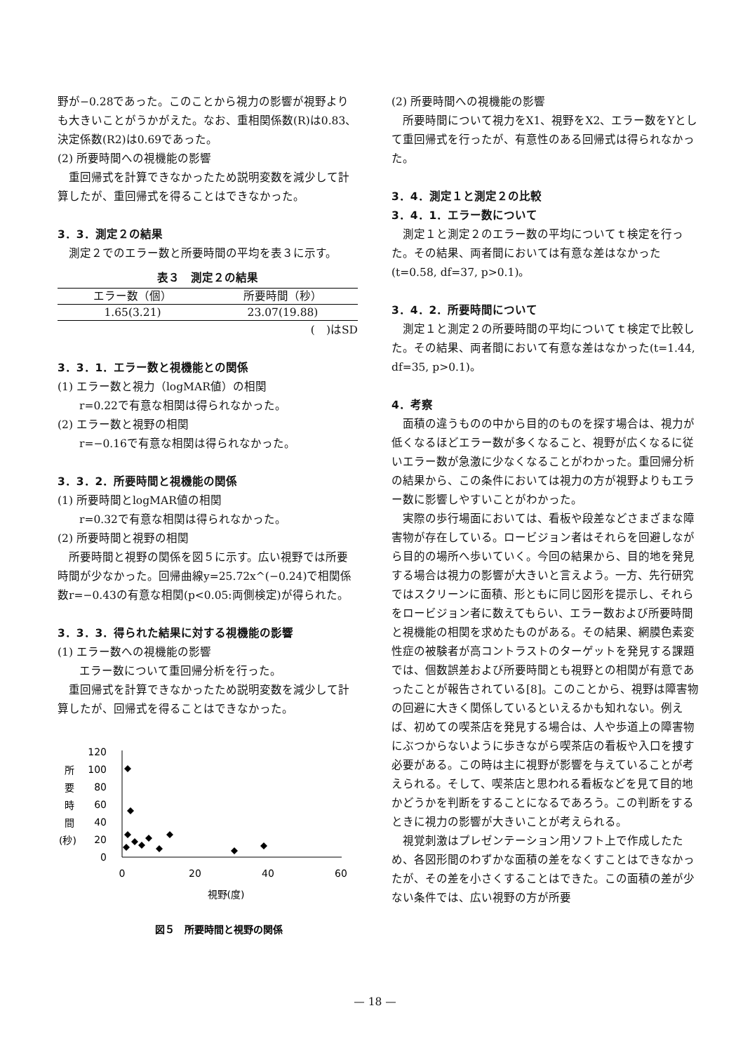野が−0.28であった。このことから視力の影響が視野よりも大きいことがうかがえた。なお、重相関係数(R)は0.83、決定係数(R2)は0.69であった。
(2) 所要時間への視機能の影響
重回帰式を計算できなかったため説明変数を減少して計算したが、重回帰式を得ることはできなかった。
3．3．測定２の結果
測定２でのエラー数と所要時間の平均を表３に示す。
表３　測定２の結果
| エラー数（個） | 所要時間（秒） |
| --- | --- |
| 1.65(3.21) | 23.07(19.88) |
(　)はSD
3．3．1．エラー数と視機能との関係
(1) エラー数と視力（logMAR値）の相関
r=0.22で有意な相関は得られなかった。
(2) エラー数と視野の相関
r=−0.16で有意な相関は得られなかった。
3．3．2．所要時間と視機能の関係
(1) 所要時間とlogMAR値の相関
r=0.32で有意な相関は得られなかった。
(2) 所要時間と視野の相関
所要時間と視野の関係を図５に示す。広い視野では所要時間が少なかった。回帰曲線y=25.72x^(−0.24)で相関係数r=−0.43の有意な相関(p<0.05:両側検定)が得られた。
3．3．3．得られた結果に対する視機能の影響
(1) エラー数への視機能の影響
エラー数について重回帰分析を行った。
重回帰式を計算できなかったため説明変数を減少して計算したが、回帰式を得ることはできなかった。
所
要
時
間
(秒)
120
100
80
60
40
20
0
0
20
40
60
視野(度)
図５　所要時間と視野の関係
(2) 所要時間への視機能の影響
所要時間について視力をX1、視野をX2、エラー数をYとして重回帰式を行ったが、有意性のある回帰式は得られなかった。
3．4．測定１と測定２の比較
3．4．1．エラー数について
測定１と測定２のエラー数の平均についてｔ検定を行った。その結果、両者間においては有意な差はなかった(t=0.58, df=37, p>0.1)。
3．4．2．所要時間について
測定１と測定２の所要時間の平均についてｔ検定で比較した。その結果、両者間において有意な差はなかった(t=1.44, df=35, p>0.1)。
4．考察
面積の違うものの中から目的のものを探す場合は、視力が低くなるほどエラー数が多くなること、視野が広くなるに従いエラー数が急激に少なくなることがわかった。重回帰分析の結果から、この条件においては視力の方が視野よりもエラー数に影響しやすいことがわかった。
実際の歩行場面においては、看板や段差などさまざまな障害物が存在している。ロービジョン者はそれらを回避しながら目的の場所へ歩いていく。今回の結果から、目的地を発見する場合は視力の影響が大きいと言えよう。一方、先行研究ではスクリーンに面積、形ともに同じ図形を提示し、それらをロービジョン者に数えてもらい、エラー数および所要時間と視機能の相関を求めたものがある。その結果、網膜色素変性症の被験者が高コントラストのターゲットを発見する課題では、個数誤差および所要時間とも視野との相関が有意であったことが報告されている[8]。このことから、視野は障害物の回避に大きく関係しているといえるかも知れない。例えば、初めての喫茶店を発見する場合は、人や歩道上の障害物にぶつからないように歩きながら喫茶店の看板や入口を捜す必要がある。この時は主に視野が影響を与えていることが考えられる。そして、喫茶店と思われる看板などを見て目的地かどうかを判断をすることになるであろう。この判断をするときに視力の影響が大きいことが考えられる。
視覚刺激はプレゼンテーション用ソフト上で作成したため、各図形間のわずかな面積の差をなくすことはできなかったが、その差を小さくすることはできた。この面積の差が少ない条件では、広い視野の方が所要
— 18 —